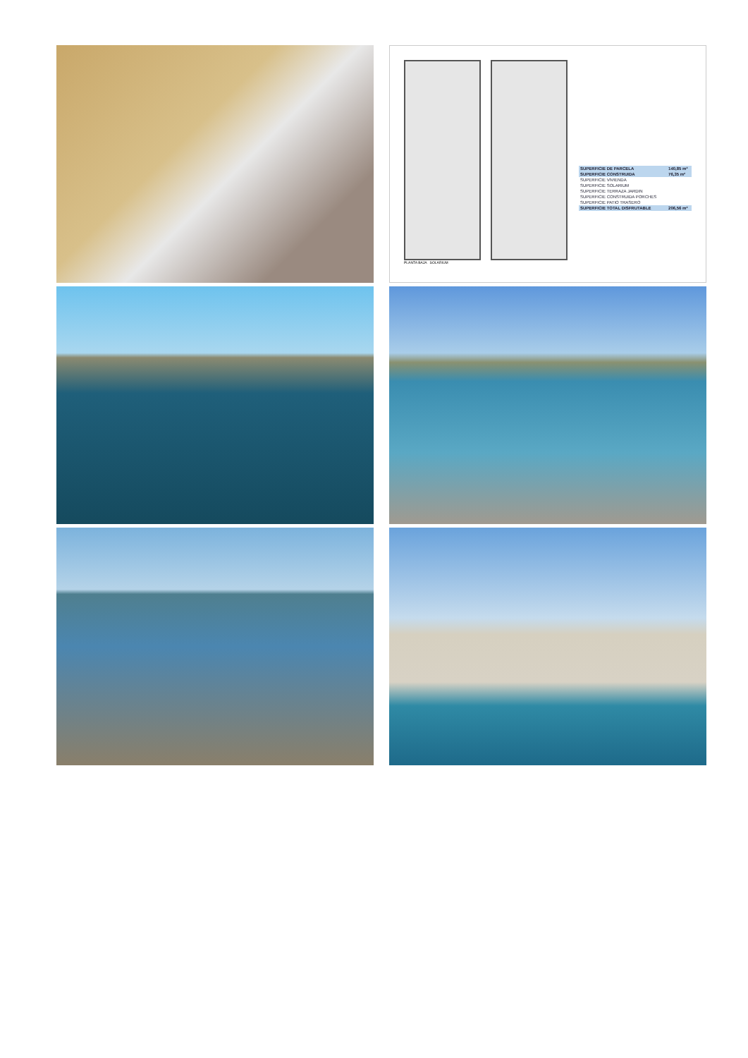| SUPERFICIE DE PARCELA | 140,85 m² |
| SUPERFICIE CONSTRUIDA | 76,35 m² |
| SUPERFICIE VIVIENDA | |
| SUPERFICIE SOLARIUM | |
| SUPERFICIE TERRAZA JARDIN | |
| SUPERFICIE CONSTRUIDA PORCHES | |
| SUPERFICIE PATIO TRASERO | |
| SUPERFICIE TOTAL DISFRUTABLE | 206,56 m² |
PLANTA BAJA SOLARIUM